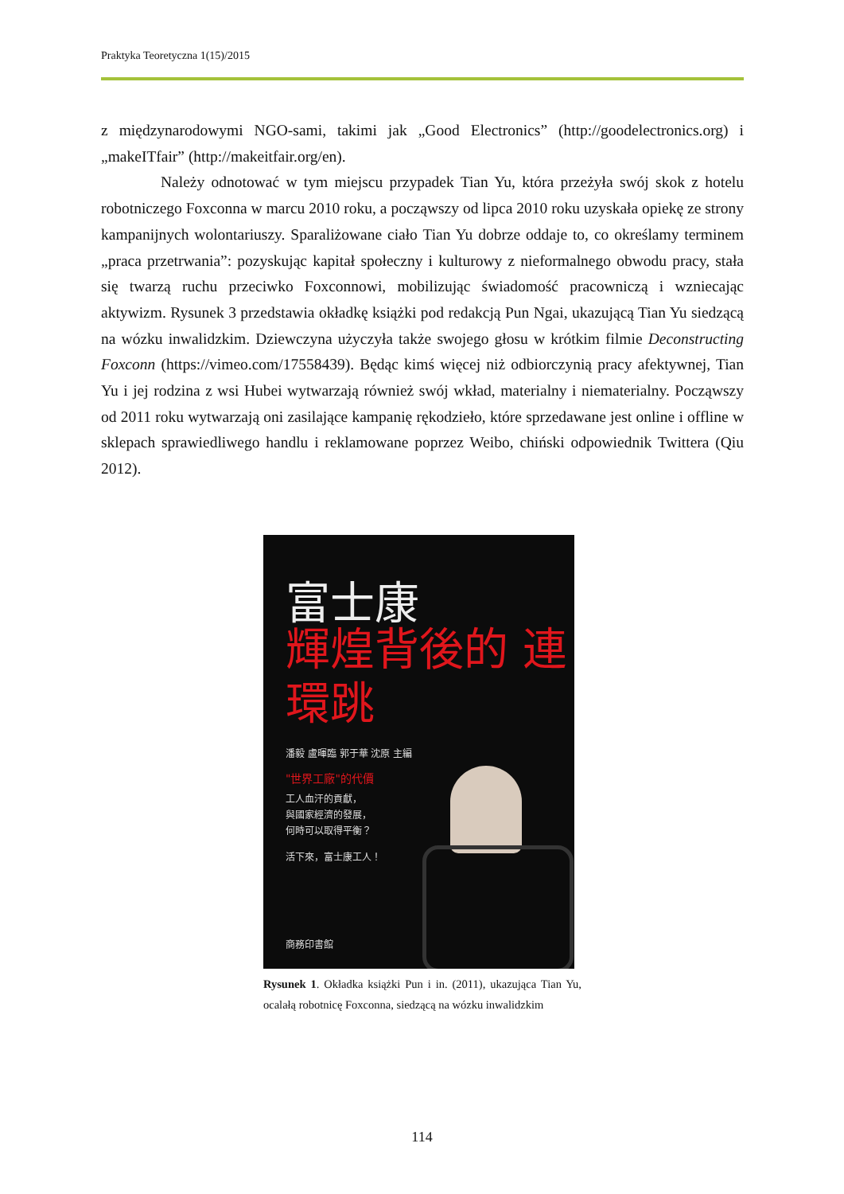Praktyka Teoretyczna 1(15)/2015
z międzynarodowymi NGO-sami, takimi jak „Good Electronics” (http://goodelectronics.org) i „makeITfair” (http://makeitfair.org/en).
Należy odnotować w tym miejscu przypadek Tian Yu, która przeżyła swój skok z hotelu robotniczego Foxconna w marcu 2010 roku, a począwszy od lipca 2010 roku uzyskała opiekę ze strony kampanijnych wolontariuszy. Sparaliżowane ciało Tian Yu dobrze oddaje to, co określamy terminem „praca przetrwania”: pozyskując kapitał społeczny i kulturowy z nieformalnego obwodu pracy, stała się twarzą ruchu przeciwko Foxconnowi, mobilizując świadomość pracowniczą i wzniecając aktywizm. Rysunek 3 przedstawia okładkę książki pod redakcją Pun Ngai, ukazującą Tian Yu siedzącą na wózku inwalidzkim. Dziewczyna użyczyła także swojego głosu w krótkim filmie Deconstructing Foxconn (https://vimeo.com/17558439). Będąc kimś więcej niż odbiorczynią pracy afektywnej, Tian Yu i jej rodzina z wsi Hubei wytwarzają również swój wkład, materialny i niematerialny. Począwszy od 2011 roku wytwarzają oni zasilające kampanię rękodzieło, które sprzedawane jest online i offline w sklepach sprawiedliwego handlu i reklamowane poprzez Weibo, chiński odpowiednik Twittera (Qiu 2012).
富士康
輝煌背後的 連環跳
潘毅 盧暉臨 郭于華 沈原 主編
"世界工廠"的代價
工人血汗的貢獻，
與國家經濟的發展，
何時可以取得平衡？
活下來，富士康工人！
商務印書館
Rysunek 1. Okładka książki Pun i in. (2011), ukazująca Tian Yu, ocalałą robotnicę Foxconna, siedzącą na wózku inwalidzkim
114